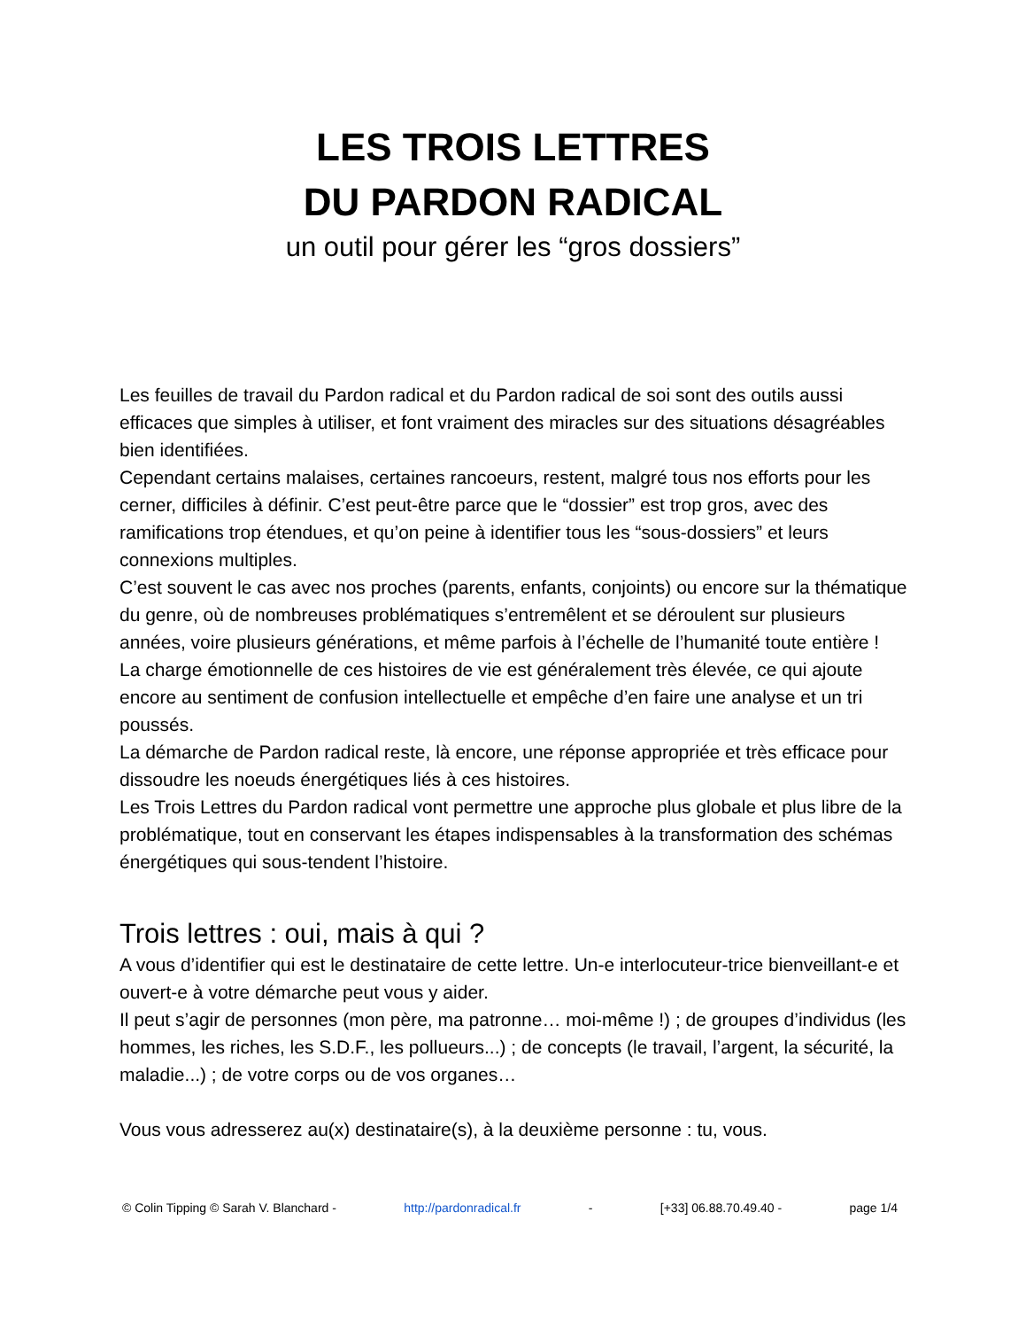LES TROIS LETTRES
DU PARDON RADICAL
un outil pour gérer les “gros dossiers”
Les feuilles de travail du Pardon radical et du Pardon radical de soi sont des outils aussi efficaces que simples à utiliser, et font vraiment des miracles sur des situations désagréables bien identifiées.
Cependant certains malaises, certaines rancoeurs, restent, malgré tous nos efforts pour les cerner, difficiles à définir. C’est peut-être parce que le “dossier” est trop gros, avec des ramifications trop étendues, et qu’on peine à identifier tous les “sous-dossiers” et leurs connexions multiples.
C’est souvent le cas avec nos proches (parents, enfants, conjoints) ou encore sur la thématique du genre, où de nombreuses problématiques s’entremêlent et se déroulent sur plusieurs années, voire plusieurs générations, et même parfois à l’échelle de l’humanité toute entière !
La charge émotionnelle de ces histoires de vie est généralement très élevée, ce qui ajoute encore au sentiment de confusion intellectuelle et empêche d’en faire une analyse et un tri poussés.
La démarche de Pardon radical reste, là encore, une réponse appropriée et très efficace pour dissoudre les noeuds énergétiques liés à ces histoires.
Les Trois Lettres du Pardon radical vont permettre une approche plus globale et plus libre de la problématique, tout en conservant les étapes indispensables à la transformation des schémas énergétiques qui sous-tendent l’histoire.
Trois lettres : oui, mais à qui ?
A vous d’identifier qui est le destinataire de cette lettre. Un-e interlocuteur-trice bienveillant-e et ouvert-e à votre démarche peut vous y aider.
Il peut s’agir de personnes (mon père, ma patronne… moi-même !) ; de groupes d’individus (les hommes, les riches, les S.D.F., les pollueurs...) ; de concepts (le travail, l’argent, la sécurité, la maladie...) ; de votre corps ou de vos organes…
Vous vous adresserez au(x) destinataire(s), à la deuxième personne : tu, vous.
© Colin Tipping © Sarah V. Blanchard - http://pardonradical.fr - [+33] 06.88.70.49.40 - page 1/4